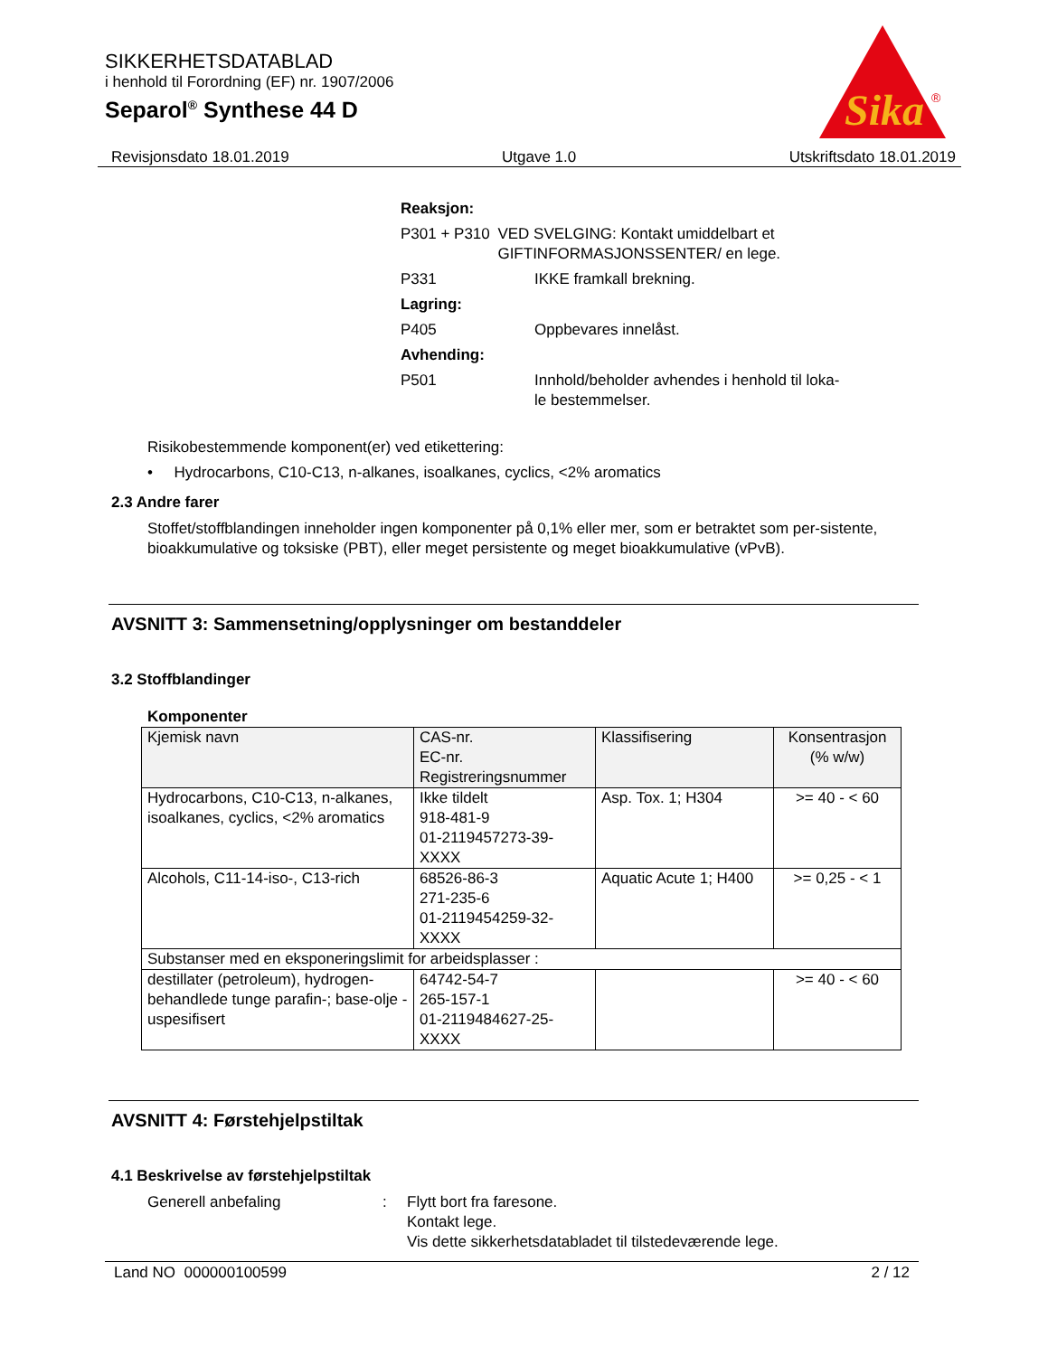SIKKERHETSDATABLAD
i henhold til Forordning (EF) nr. 1907/2006
Separol<sup>®</sup> Synthese 44 D
Sika
®
Revisjonsdato 18.01.2019 Utgave 1.0 Utskriftsdato 18.01.2019
Reaksjon:
P301 + P310 VED SVELGING: Kontakt umiddelbart et GIFTINFORMASJONSSENTER/ en lege.
P331 IKKE framkall brekning.
Lagring:
P405 Oppbevares innelåst.
Avhending:
P501 Innhold/beholder avhendes i henhold til loka-
le bestemmelser.
Risikobestemmende komponent(er) ved etikettering:
• Hydrocarbons, C10-C13, n-alkanes, isoalkanes, cyclics, <2% aromatics
2.3 Andre farer
Stoffet/stoffblandingen inneholder ingen komponenter på 0,1% eller mer, som er betraktet som per-sistente, bioakkumulative og toksiske (PBT), eller meget persistente og meget bioakkumulative (vPvB).
AVSNITT 3: Sammensetning/opplysninger om bestanddeler
3.2 Stoffblandinger
Komponenter
| Kjemisk navn | CAS-nr. EC-nr. Registreringsnummer | Klassifisering | Konsentrasjon (% w/w) |
| --- | --- | --- | --- |
| Hydrocarbons, C10-C13, n-alkanes, isoalkanes, cyclics, <2% aromatics | Ikke tildelt 918-481-9 01-2119457273-39-XXXX | Asp. Tox. 1; H304 | >= 40 - < 60 |
| Alcohols, C11-14-iso-, C13-rich | 68526-86-3 271-235-6 01-2119454259-32-XXXX | Aquatic Acute 1; H400 | >= 0,25 - < 1 |
| Substanser med en eksponeringslimit for arbeidsplasser : | | | |
| destillater (petroleum), hydrogen-behandlede tunge parafin-; base-olje -uspesifisert | 64742-54-7 265-157-1 01-2119484627-25-XXXX | | >= 40 - < 60 |
AVSNITT 4: Førstehjelpstiltak
4.1 Beskrivelse av førstehjelpstiltak
Generell anbefaling : Flytt bort fra faresone.
Kontakt lege.
Vis dette sikkerhetsdatabladet til tilstedeværende lege.
Land NO 000000100599 2 / 12